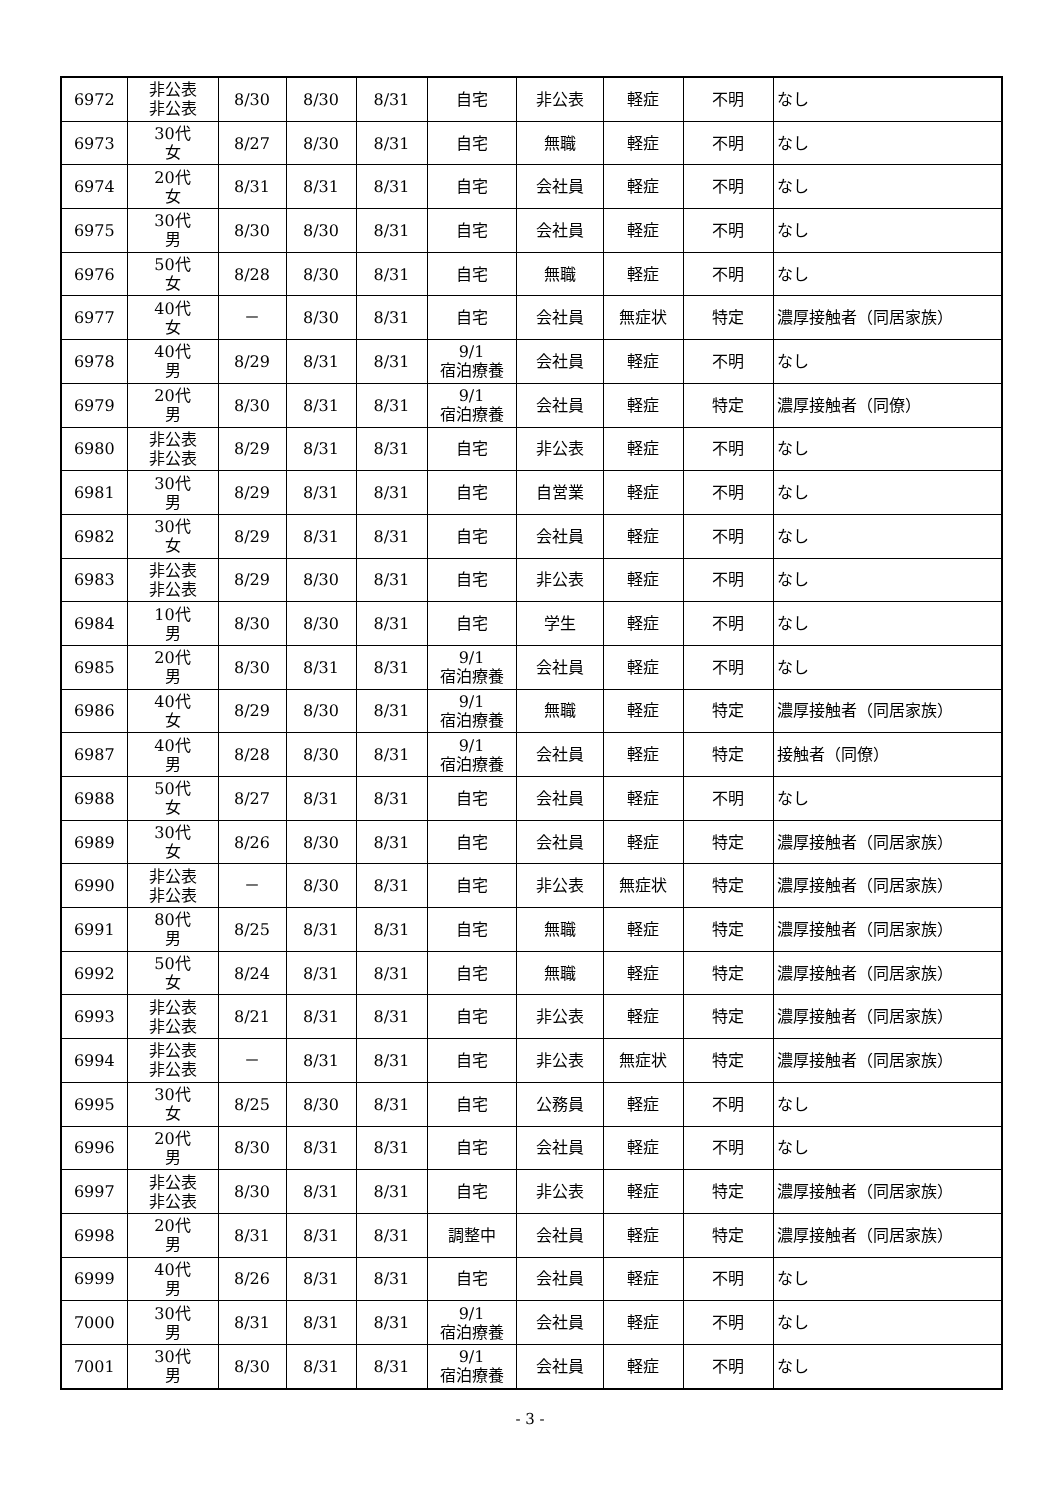| 6972 | 非公表 非公表 | 8/30 | 8/30 | 8/31 | 自宅 | 非公表 | 軽症 | 不明 | なし |
| 6973 | 30代 女 | 8/27 | 8/30 | 8/31 | 自宅 | 無職 | 軽症 | 不明 | なし |
| 6974 | 20代 女 | 8/31 | 8/31 | 8/31 | 自宅 | 会社員 | 軽症 | 不明 | なし |
| 6975 | 30代 男 | 8/30 | 8/30 | 8/31 | 自宅 | 会社員 | 軽症 | 不明 | なし |
| 6976 | 50代 女 | 8/28 | 8/30 | 8/31 | 自宅 | 無職 | 軽症 | 不明 | なし |
| 6977 | 40代 女 | － | 8/30 | 8/31 | 自宅 | 会社員 | 無症状 | 特定 | 濃厚接触者（同居家族） |
| 6978 | 40代 男 | 8/29 | 8/31 | 8/31 | 9/1 宿泊療養 | 会社員 | 軽症 | 不明 | なし |
| 6979 | 20代 男 | 8/30 | 8/31 | 8/31 | 9/1 宿泊療養 | 会社員 | 軽症 | 特定 | 濃厚接触者（同僚） |
| 6980 | 非公表 非公表 | 8/29 | 8/31 | 8/31 | 自宅 | 非公表 | 軽症 | 不明 | なし |
| 6981 | 30代 男 | 8/29 | 8/31 | 8/31 | 自宅 | 自営業 | 軽症 | 不明 | なし |
| 6982 | 30代 女 | 8/29 | 8/31 | 8/31 | 自宅 | 会社員 | 軽症 | 不明 | なし |
| 6983 | 非公表 非公表 | 8/29 | 8/30 | 8/31 | 自宅 | 非公表 | 軽症 | 不明 | なし |
| 6984 | 10代 男 | 8/30 | 8/30 | 8/31 | 自宅 | 学生 | 軽症 | 不明 | なし |
| 6985 | 20代 男 | 8/30 | 8/31 | 8/31 | 9/1 宿泊療養 | 会社員 | 軽症 | 不明 | なし |
| 6986 | 40代 女 | 8/29 | 8/30 | 8/31 | 9/1 宿泊療養 | 無職 | 軽症 | 特定 | 濃厚接触者（同居家族） |
| 6987 | 40代 男 | 8/28 | 8/30 | 8/31 | 9/1 宿泊療養 | 会社員 | 軽症 | 特定 | 接触者（同僚） |
| 6988 | 50代 女 | 8/27 | 8/31 | 8/31 | 自宅 | 会社員 | 軽症 | 不明 | なし |
| 6989 | 30代 女 | 8/26 | 8/30 | 8/31 | 自宅 | 会社員 | 軽症 | 特定 | 濃厚接触者（同居家族） |
| 6990 | 非公表 非公表 | － | 8/30 | 8/31 | 自宅 | 非公表 | 無症状 | 特定 | 濃厚接触者（同居家族） |
| 6991 | 80代 男 | 8/25 | 8/31 | 8/31 | 自宅 | 無職 | 軽症 | 特定 | 濃厚接触者（同居家族） |
| 6992 | 50代 女 | 8/24 | 8/31 | 8/31 | 自宅 | 無職 | 軽症 | 特定 | 濃厚接触者（同居家族） |
| 6993 | 非公表 非公表 | 8/21 | 8/31 | 8/31 | 自宅 | 非公表 | 軽症 | 特定 | 濃厚接触者（同居家族） |
| 6994 | 非公表 非公表 | － | 8/31 | 8/31 | 自宅 | 非公表 | 無症状 | 特定 | 濃厚接触者（同居家族） |
| 6995 | 30代 女 | 8/25 | 8/30 | 8/31 | 自宅 | 公務員 | 軽症 | 不明 | なし |
| 6996 | 20代 男 | 8/30 | 8/31 | 8/31 | 自宅 | 会社員 | 軽症 | 不明 | なし |
| 6997 | 非公表 非公表 | 8/30 | 8/31 | 8/31 | 自宅 | 非公表 | 軽症 | 特定 | 濃厚接触者（同居家族） |
| 6998 | 20代 男 | 8/31 | 8/31 | 8/31 | 調整中 | 会社員 | 軽症 | 特定 | 濃厚接触者（同居家族） |
| 6999 | 40代 男 | 8/26 | 8/31 | 8/31 | 自宅 | 会社員 | 軽症 | 不明 | なし |
| 7000 | 30代 男 | 8/31 | 8/31 | 8/31 | 9/1 宿泊療養 | 会社員 | 軽症 | 不明 | なし |
| 7001 | 30代 男 | 8/30 | 8/31 | 8/31 | 9/1 宿泊療養 | 会社員 | 軽症 | 不明 | なし |
- 3 -